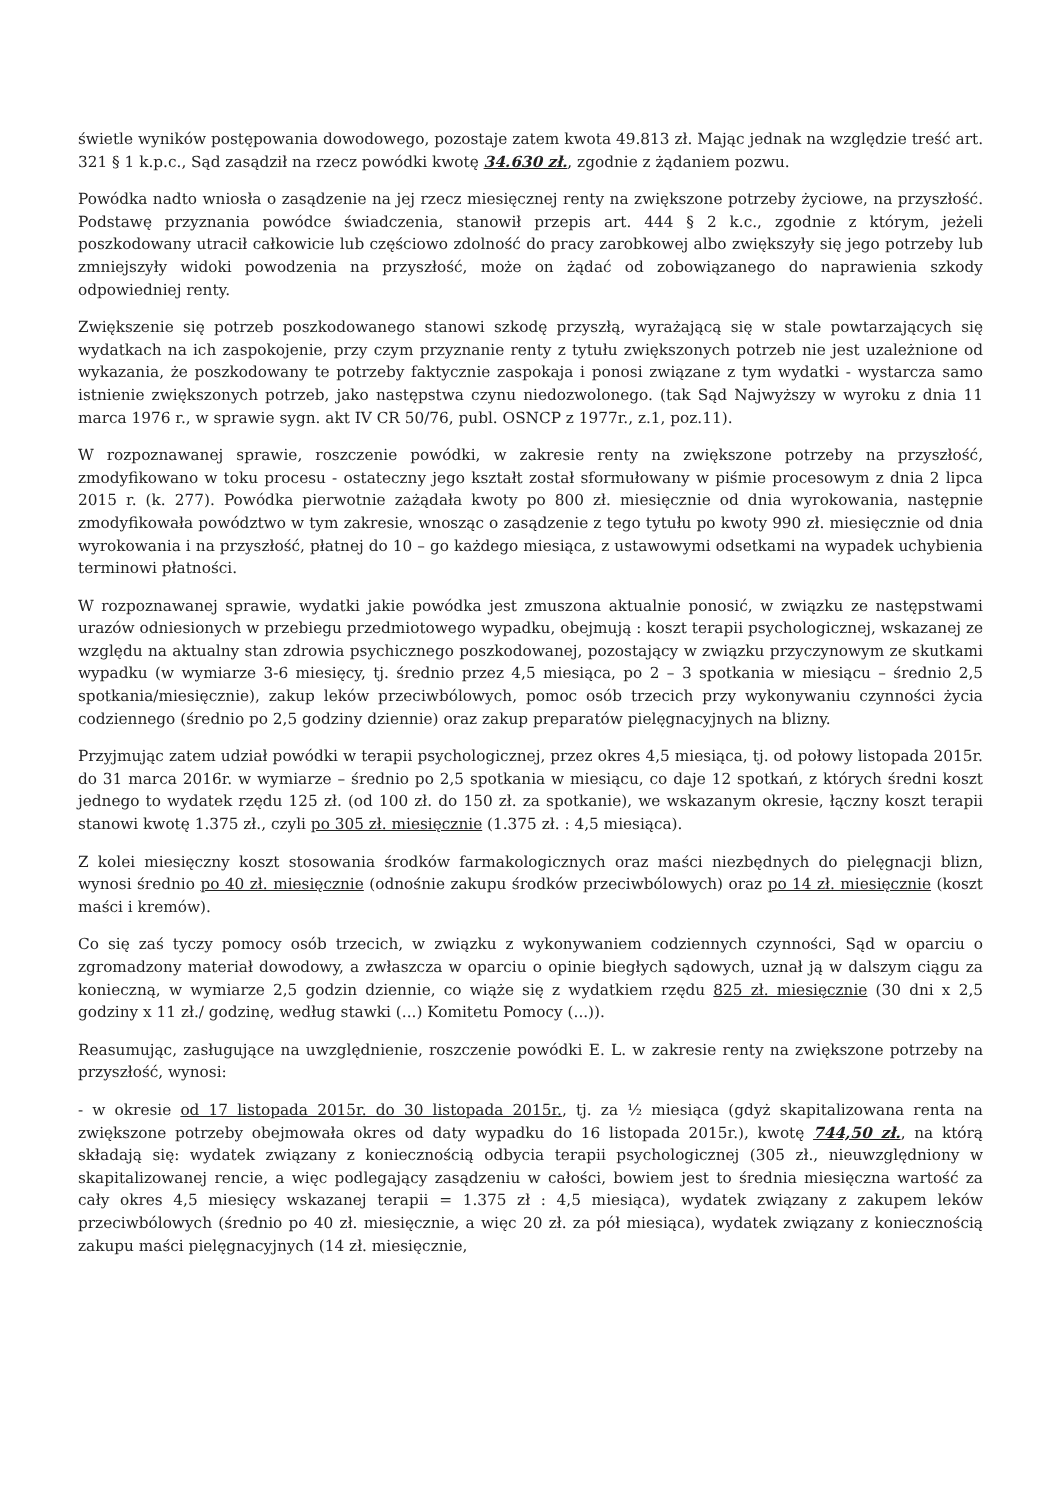świetle wyników postępowania dowodowego, pozostaje zatem kwota 49.813 zł. Mając jednak na względzie treść art. 321 § 1 k.p.c., Sąd zasądził na rzecz powódki kwotę 34.630 zł., zgodnie z żądaniem pozwu.
Powódka nadto wniosła o zasądzenie na jej rzecz miesięcznej renty na zwiększone potrzeby życiowe, na przyszłość. Podstawę przyznania powódce świadczenia, stanowił przepis art. 444 § 2 k.c., zgodnie z którym, jeżeli poszkodowany utracił całkowicie lub częściowo zdolność do pracy zarobkowej albo zwiększyły się jego potrzeby lub zmniejszyły widoki powodzenia na przyszłość, może on żądać od zobowiązanego do naprawienia szkody odpowiedniej renty.
Zwiększenie się potrzeb poszkodowanego stanowi szkodę przyszłą, wyrażającą się w stale powtarzających się wydatkach na ich zaspokojenie, przy czym przyznanie renty z tytułu zwiększonych potrzeb nie jest uzależnione od wykazania, że poszkodowany te potrzeby faktycznie zaspokaja i ponosi związane z tym wydatki - wystarcza samo istnienie zwiększonych potrzeb, jako następstwa czynu niedozwolonego. (tak Sąd Najwyższy w wyroku z dnia 11 marca 1976 r., w sprawie sygn. akt IV CR 50/76, publ. OSNCP z 1977r., z.1, poz.11).
W rozpoznawanej sprawie, roszczenie powódki, w zakresie renty na zwiększone potrzeby na przyszłość, zmodyfikowano w toku procesu - ostateczny jego kształt został sformułowany w piśmie procesowym z dnia 2 lipca 2015 r. (k. 277). Powódka pierwotnie zażądała kwoty po 800 zł. miesięcznie od dnia wyrokowania, następnie zmodyfikowała powództwo w tym zakresie, wnosząc o zasądzenie z tego tytułu po kwoty 990 zł. miesięcznie od dnia wyrokowania i na przyszłość, płatnej do 10 – go każdego miesiąca, z ustawowymi odsetkami na wypadek uchybienia terminowi płatności.
W rozpoznawanej sprawie, wydatki jakie powódka jest zmuszona aktualnie ponosić, w związku ze następstwami urazów odniesionych w przebiegu przedmiotowego wypadku, obejmują : koszt terapii psychologicznej, wskazanej ze względu na aktualny stan zdrowia psychicznego poszkodowanej, pozostający w związku przyczynowym ze skutkami wypadku (w wymiarze 3-6 miesięcy, tj. średnio przez 4,5 miesiąca, po 2 – 3 spotkania w miesiącu – średnio 2,5 spotkania/miesięcznie), zakup leków przeciwbólowych, pomoc osób trzecich przy wykonywaniu czynności życia codziennego (średnio po 2,5 godziny dziennie) oraz zakup preparatów pielęgnacyjnych na blizny.
Przyjmując zatem udział powódki w terapii psychologicznej, przez okres 4,5 miesiąca, tj. od połowy listopada 2015r. do 31 marca 2016r. w wymiarze – średnio po 2,5 spotkania w miesiącu, co daje 12 spotkań, z których średni koszt jednego to wydatek rzędu 125 zł. (od 100 zł. do 150 zł. za spotkanie), we wskazanym okresie, łączny koszt terapii stanowi kwotę 1.375 zł., czyli po 305 zł. miesięcznie (1.375 zł. : 4,5 miesiąca).
Z kolei miesięczny koszt stosowania środków farmakologicznych oraz maści niezbędnych do pielęgnacji blizn, wynosi średnio po 40 zł. miesięcznie (odnośnie zakupu środków przeciwbólowych) oraz po 14 zł. miesięcznie (koszt maści i kremów).
Co się zaś tyczy pomocy osób trzecich, w związku z wykonywaniem codziennych czynności, Sąd w oparciu o zgromadzony materiał dowodowy, a zwłaszcza w oparciu o opinie biegłych sądowych, uznał ją w dalszym ciągu za konieczną, w wymiarze 2,5 godzin dziennie, co wiąże się z wydatkiem rzędu 825 zł. miesięcznie (30 dni x 2,5 godziny x 11 zł./ godzinę, według stawki (...) Komitetu Pomocy (...)).
Reasumując, zasługujące na uwzględnienie, roszczenie powódki E. L. w zakresie renty na zwiększone potrzeby na przyszłość, wynosi:
- w okresie od 17 listopada 2015r. do 30 listopada 2015r., tj. za ½ miesiąca (gdyż skapitalizowana renta na zwiększone potrzeby obejmowała okres od daty wypadku do 16 listopada 2015r.), kwotę 744,50 zł., na którą składają się: wydatek związany z koniecznością odbycia terapii psychologicznej (305 zł., nieuwzględniony w skapitalizowanej rencie, a więc podlegający zasądzeniu w całości, bowiem jest to średnia miesięczna wartość za cały okres 4,5 miesięcy wskazanej terapii = 1.375 zł : 4,5 miesiąca), wydatek związany z zakupem leków przeciwbólowych (średnio po 40 zł. miesięcznie, a więc 20 zł. za pół miesiąca), wydatek związany z koniecznością zakupu maści pielęgnacyjnych (14 zł. miesięcznie,